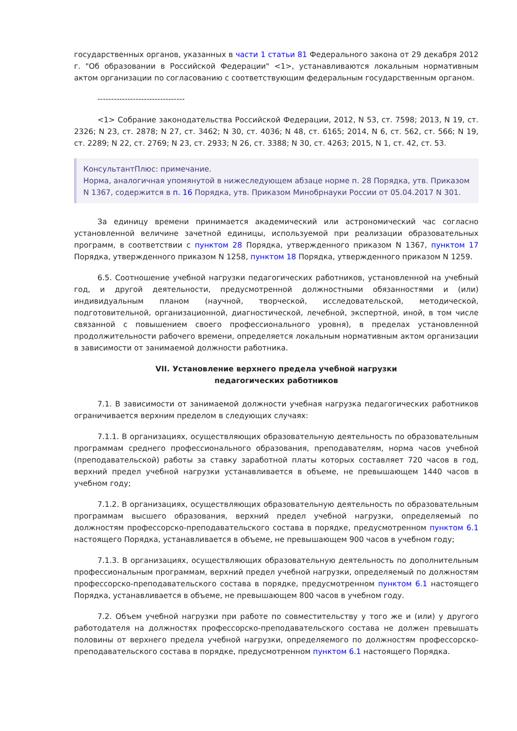государственных органов, указанных в части 1 статьи 81 Федерального закона от 29 декабря 2012 г. "Об образовании в Российской Федерации" <1>, устанавливаются локальным нормативным актом организации по согласованию с соответствующим федеральным государственным органом.
--------------------------------
<1> Собрание законодательства Российской Федерации, 2012, N 53, ст. 7598; 2013, N 19, ст. 2326; N 23, ст. 2878; N 27, ст. 3462; N 30, ст. 4036; N 48, ст. 6165; 2014, N 6, ст. 562, ст. 566; N 19, ст. 2289; N 22, ст. 2769; N 23, ст. 2933; N 26, ст. 3388; N 30, ст. 4263; 2015, N 1, ст. 42, ст. 53.
КонсультантПлюс: примечание.
Норма, аналогичная упомянутой в нижеследующем абзаце норме п. 28 Порядка, утв. Приказом N 1367, содержится в п. 16 Порядка, утв. Приказом Минобрнауки России от 05.04.2017 N 301.
За единицу времени принимается академический или астрономический час согласно установленной величине зачетной единицы, используемой при реализации образовательных программ, в соответствии с пунктом 28 Порядка, утвержденного приказом N 1367, пунктом 17 Порядка, утвержденного приказом N 1258, пунктом 18 Порядка, утвержденного приказом N 1259.
6.5. Соотношение учебной нагрузки педагогических работников, установленной на учебный год, и другой деятельности, предусмотренной должностными обязанностями и (или) индивидуальным планом (научной, творческой, исследовательской, методической, подготовительной, организационной, диагностической, лечебной, экспертной, иной, в том числе связанной с повышением своего профессионального уровня), в пределах установленной продолжительности рабочего времени, определяется локальным нормативным актом организации в зависимости от занимаемой должности работника.
VII. Установление верхнего предела учебной нагрузки
педагогических работников
7.1. В зависимости от занимаемой должности учебная нагрузка педагогических работников ограничивается верхним пределом в следующих случаях:
7.1.1. В организациях, осуществляющих образовательную деятельность по образовательным программам среднего профессионального образования, преподавателям, норма часов учебной (преподавательской) работы за ставку заработной платы которых составляет 720 часов в год, верхний предел учебной нагрузки устанавливается в объеме, не превышающем 1440 часов в учебном году;
7.1.2. В организациях, осуществляющих образовательную деятельность по образовательным программам высшего образования, верхний предел учебной нагрузки, определяемый по должностям профессорско-преподавательского состава в порядке, предусмотренном пунктом 6.1 настоящего Порядка, устанавливается в объеме, не превышающем 900 часов в учебном году;
7.1.3. В организациях, осуществляющих образовательную деятельность по дополнительным профессиональным программам, верхний предел учебной нагрузки, определяемый по должностям профессорско-преподавательского состава в порядке, предусмотренном пунктом 6.1 настоящего Порядка, устанавливается в объеме, не превышающем 800 часов в учебном году.
7.2. Объем учебной нагрузки при работе по совместительству у того же и (или) у другого работодателя на должностях профессорско-преподавательского состава не должен превышать половины от верхнего предела учебной нагрузки, определяемого по должностям профессорско-преподавательского состава в порядке, предусмотренном пунктом 6.1 настоящего Порядка.